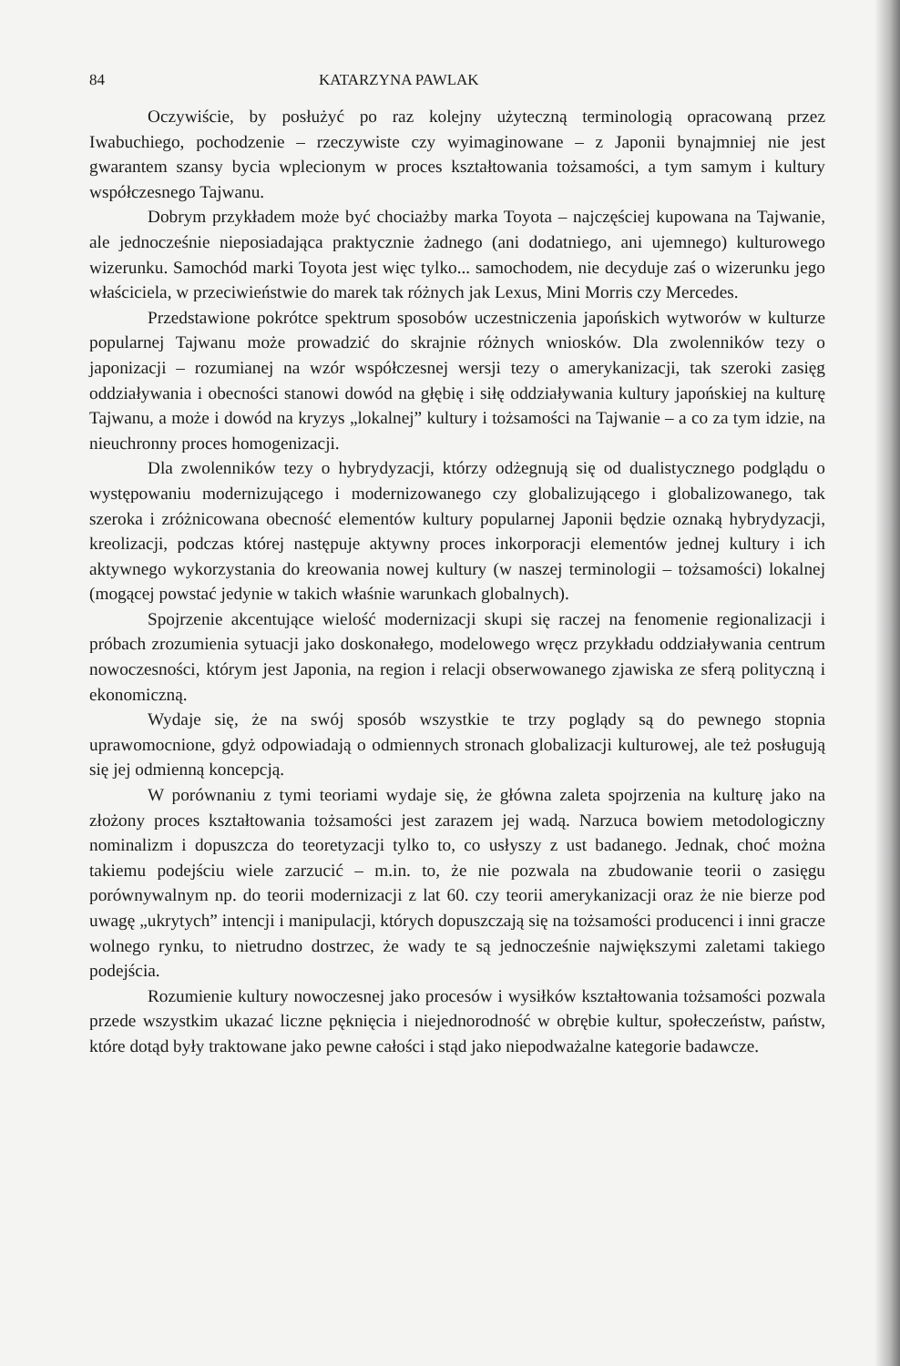84 KATARZYNA PAWLAK
Oczywiście, by posłużyć po raz kolejny użyteczną terminologią opracowaną przez Iwabuchiego, pochodzenie – rzeczywiste czy wyimaginowane – z Japonii bynajmniej nie jest gwarantem szansy bycia wplecionym w proces kształtowania tożsamości, a tym samym i kultury współczesnego Tajwanu.
Dobrym przykładem może być chociażby marka Toyota – najczęściej kupowana na Tajwanie, ale jednocześnie nieposiadająca praktycznie żadnego (ani dodatniego, ani ujemnego) kulturowego wizerunku. Samochód marki Toyota jest więc tylko... samochodem, nie decyduje zaś o wizerunku jego właściciela, w przeciwieństwie do marek tak różnych jak Lexus, Mini Morris czy Mercedes.
Przedstawione pokrótce spektrum sposobów uczestniczenia japońskich wytworów w kulturze popularnej Tajwanu może prowadzić do skrajnie różnych wniosków. Dla zwolenników tezy o japonizacji – rozumianej na wzór współczesnej wersji tezy o amerykanizacji, tak szeroki zasięg oddziaływania i obecności stanowi dowód na głębię i siłę oddziaływania kultury japońskiej na kulturę Tajwanu, a może i dowód na kryzys „lokalnej” kultury i tożsamości na Tajwanie – a co za tym idzie, na nieuchronny proces homogenizacji.
Dla zwolenników tezy o hybrydyzacji, którzy odżegnują się od dualistycznego podglądu o występowaniu modernizującego i modernizowanego czy globalizującego i globalizowanego, tak szeroka i zróżnicowana obecność elementów kultury popularnej Japonii będzie oznaką hybrydyzacji, kreolizacji, podczas której następuje aktywny proces inkorporacji elementów jednej kultury i ich aktywnego wykorzystania do kreowania nowej kultury (w naszej terminologii – tożsamości) lokalnej (mogącej powstać jedynie w takich właśnie warunkach globalnych).
Spojrzenie akcentujące wielość modernizacji skupi się raczej na fenomenie regionalizacji i próbach zrozumienia sytuacji jako doskonałego, modelowego wręcz przykładu oddziaływania centrum nowoczesności, którym jest Japonia, na region i relacji obserwowanego zjawiska ze sferą polityczną i ekonomiczną.
Wydaje się, że na swój sposób wszystkie te trzy poglądy są do pewnego stopnia uprawomocnione, gdyż odpowiadają o odmiennych stronach globalizacji kulturowej, ale też posługują się jej odmienną koncepcją.
W porównaniu z tymi teoriami wydaje się, że główna zaleta spojrzenia na kulturę jako na złożony proces kształtowania tożsamości jest zarazem jej wadą. Narzuca bowiem metodologiczny nominalizm i dopuszcza do teoretyzacji tylko to, co usłyszy z ust badanego. Jednak, choć można takiemu podejściu wiele zarzucić – m.in. to, że nie pozwala na zbudowanie teorii o zasięgu porównywalnym np. do teorii modernizacji z lat 60. czy teorii amerykanizacji oraz że nie bierze pod uwagę „ukrytych” intencji i manipulacji, których dopuszczają się na tożsamości producenci i inni gracze wolnego rynku, to nietrudno dostrzec, że wady te są jednocześnie największymi zaletami takiego podejścia.
Rozumienie kultury nowoczesnej jako procesów i wysiłków kształtowania tożsamości pozwala przede wszystkim ukazać liczne pęknięcia i niejednorodność w obrębie kultur, społeczeństw, państw, które dotąd były traktowane jako pewne całości i stąd jako niepodważalne kategorie badawcze.